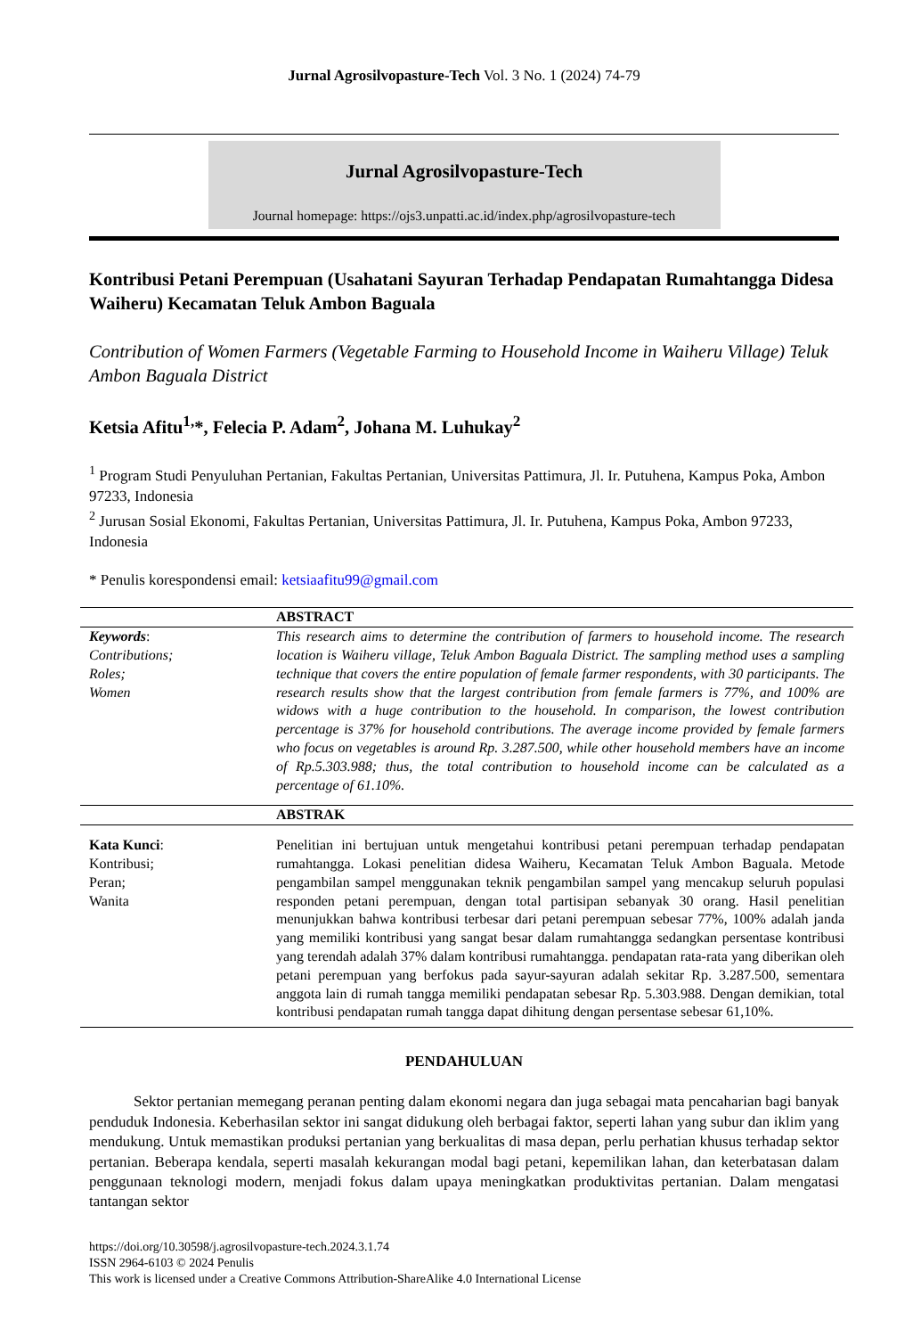Jurnal Agrosilvopasture-Tech Vol. 3 No. 1 (2024) 74-79
Jurnal Agrosilvopasture-Tech
Journal homepage: https://ojs3.unpatti.ac.id/index.php/agrosilvopasture-tech
Kontribusi Petani Perempuan (Usahatani Sayuran Terhadap Pendapatan Rumahtangga Didesa Waiheru) Kecamatan Teluk Ambon Baguala
Contribution of Women Farmers (Vegetable Farming to Household Income in Waiheru Village) Teluk Ambon Baguala District
Ketsia Afitu<sup>1,</sup>*, Felecia P. Adam<sup>2</sup>, Johana M. Luhukay<sup>2</sup>
<sup>1</sup> Program Studi Penyuluhan Pertanian, Fakultas Pertanian, Universitas Pattimura, Jl. Ir. Putuhena, Kampus Poka, Ambon 97233, Indonesia
<sup>2</sup> Jurusan Sosial Ekonomi, Fakultas Pertanian, Universitas Pattimura, Jl. Ir. Putuhena, Kampus Poka, Ambon 97233, Indonesia
* Penulis korespondensi email: ketsiaafitu99@gmail.com
| | ABSTRACT |
| Keywords : Contributions; Roles; Women | This research aims to determine the contribution of farmers to household income. The research location is Waiheru village, Teluk Ambon Baguala District. The sampling method uses a sampling technique that covers the entire population of female farmer respondents, with 30 participants. The research results show that the largest contribution from female farmers is 77%, and 100% are widows with a huge contribution to the household. In comparison, the lowest contribution percentage is 37% for household contributions. The average income provided by female farmers who focus on vegetables is around Rp. 3.287.500, while other household members have an income of Rp.5.303.988; thus, the total contribution to household income can be calculated as a percentage of 61.10%. |
| | ABSTRAK |
| Kata Kunci : Kontribusi; Peran; Wanita | Penelitian ini bertujuan untuk mengetahui kontribusi petani perempuan terhadap pendapatan rumahtangga. Lokasi penelitian didesa Waiheru, Kecamatan Teluk Ambon Baguala. Metode pengambilan sampel menggunakan teknik pengambilan sampel yang mencakup seluruh populasi responden petani perempuan, dengan total partisipan sebanyak 30 orang. Hasil penelitian menunjukkan bahwa kontribusi terbesar dari petani perempuan sebesar 77%, 100% adalah janda yang memiliki kontribusi yang sangat besar dalam rumahtangga sedangkan persentase kontribusi yang terendah adalah 37% dalam kontribusi rumahtangga. pendapatan rata-rata yang diberikan oleh petani perempuan yang berfokus pada sayur-sayuran adalah sekitar Rp. 3.287.500, sementara anggota lain di rumah tangga memiliki pendapatan sebesar Rp. 5.303.988. Dengan demikian, total kontribusi pendapatan rumah tangga dapat dihitung dengan persentase sebesar 61,10%. |
PENDAHULUAN
Sektor pertanian memegang peranan penting dalam ekonomi negara dan juga sebagai mata pencaharian bagi banyak penduduk Indonesia. Keberhasilan sektor ini sangat didukung oleh berbagai faktor, seperti lahan yang subur dan iklim yang mendukung. Untuk memastikan produksi pertanian yang berkualitas di masa depan, perlu perhatian khusus terhadap sektor pertanian. Beberapa kendala, seperti masalah kekurangan modal bagi petani, kepemilikan lahan, dan keterbatasan dalam penggunaan teknologi modern, menjadi fokus dalam upaya meningkatkan produktivitas pertanian. Dalam mengatasi tantangan sektor
https://doi.org/10.30598/j.agrosilvopasture-tech.2024.3.1.74
ISSN 2964-6103 © 2024 Penulis
This work is licensed under a Creative Commons Attribution-ShareAlike 4.0 International License